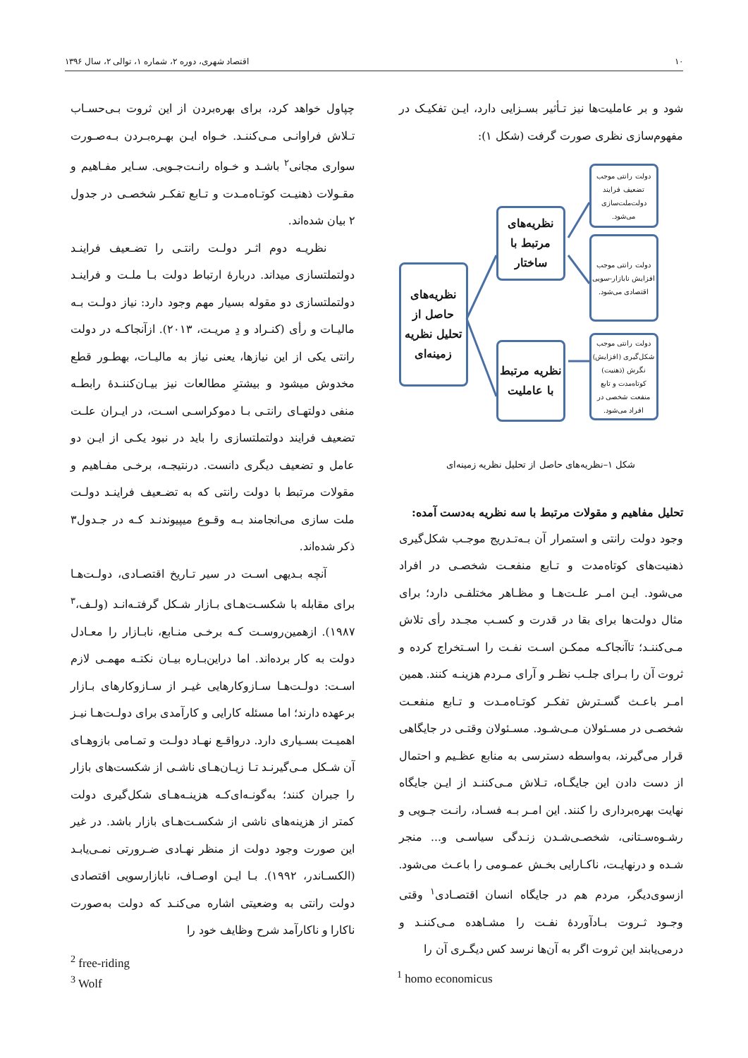۱۰ اقتصاد شهری، دوره ۲، شماره ۱، توالی ۲، سال ۱۳۹۶
شود و بر عاملیت‌ها نیز تـأثیر بسـزایی دارد، ایـن تفکیـک در مفهوم‌سازی نظری صورت گرفت (شکل ۱):
نظریه‌های حاصل از تحلیل نظریه زمینه‌ای
نظریه‌های مرتبط با ساختار
نظریه مرتبط با عاملیت
دولت رانتی موجب تضعیف فرایند دولت‌ملت‌سازی می‌شود.
دولت رانتی موجب افزایش نابازار–سویی اقتصادی می‌شود.
دولت رانتی موجب شکل‌گیری (افزایش) نگرش (ذهنیت) کوتاه‌مدت و تابع منفعت شخصی در افراد می‌شود.
شکل ۱–نظریه‌های حاصل از تحلیل نظریه زمینه‌ای
تحلیل مفاهیم و مقولات مرتبط با سه نظریه به‌دست آمده:
وجود دولت رانتی و استمرار آن بـه‌تـدریج موجـب شکل‌گیری ذهنیت‌های کوتاه‌مدت و تـابع منفعـت شخصـی در افراد می‌شود. ایـن امـر علـت‌هـا و مظـاهر مختلفـی دارد؛ برای مثال دولت‌ها برای بقا در قدرت و کسـب مجـدد رأی تلاش مـی‌کننـد؛ تاآنجاکـه ممکـن اسـت نفـت را اسـتخراج کرده و ثروت آن را بـرای جلـب نظـر و آرای مـردم هزینـه کنند. همین امـر باعـث گسـترش تفکـر کوتـاه‌مـدت و تـابع منفعـت شخصـی در مسـئولان مـی‌شـود. مسـئولان وقتـی در جایگاهی قرار می‌گیرند، به‌واسطه دسترسی به منابع عظـیم و احتمال از دست دادن این جایگـاه، تـلاش مـی‌کننـد از ایـن جایگاه نهایت بهره‌برداری را کنند. این امـر بـه فسـاد، رانـت جـویی و رشـوه‌سـتانی، شخصـی‌شـدن زنـدگی سیاسـی و... منجر شـده و درنهایـت، ناکـارایی بخـش عمـومی را باعـث می‌شود. ازسوی‌دیگر، مردم هم در جایگاه انسان اقتصـادی<sup>۱</sup> وقتی وجـود ثـروت بـادآوردهٔ نفـت را مشـاهده مـی‌کننـد و درمی‌یابند این ثروت اگر به آن‌ها نرسد کس دیگـری آن را
چپاول خواهد کرد، برای بهره‌بردن از این ثروت بـی‌حسـاب تـلاش فراوانـی مـی‌کننـد. خـواه ایـن بهـره‌بـردن بـه‌صـورت سواری مجانی<sup>۲</sup> باشـد و خـواه رانـت‌جـویی. سـایر مفـاهیم و مقـولات ذهنیـت کوتـاه‌مـدت و تـابع تفکـر شخصـی در جدول ۲ بیان شده‌اند.
نظریـه دوم اثـر دولـت رانتـی را تضـعیف فراینـد دولتملتسازی میداند. دربارهٔ ارتباط دولت بـا ملـت و فراینـد دولتملتسازی دو مقوله بسیار مهم وجود دارد: نیاز دولـت بـه مالیـات و رأی (کنـراد و دِ مریـت، ۲۰۱۳). ازآنجاکـه در دولت رانتی یکی از این نیازها، یعنی نیاز به مالیـات، بهطـور قطع مخدوش میشود و بیشترِ مطالعات نیز بیـان‌کننـدهٔ رابطـه منفی دولتهـای رانتـی بـا دموکراسـی اسـت، در ایـران علـت تضعیف فرایند دولتملتسازی را باید در نبود یکـی از ایـن دو عامل و تضعیف دیگری دانست. درنتیجـه، برخـی مفـاهیم و مقولات مرتبط با دولت رانتی که به تضـعیف فراینـد دولـت ملت سازی می‌انجامند بـه وقـوع میپیوندنـد کـه در جـدول۳ ذکر شده‌اند.
آنچه بـدیهی اسـت در سیر تـاریخ اقتصـادی، دولـت‌هـا برای مقابله با شکسـت‌هـای بـازار شـکل گرفتـه‌انـد (ولـف،<sup>۳</sup> ۱۹۸۷). ازهمین‌روسـت کـه برخـی منـابع، نابـازار را معـادل دولت به کار برده‌اند. اما دراین‌بـاره بیـان نکتـه مهمـی لازم اسـت: دولـت‌هـا سـازوکارهایی غیـر از سـازوکارهای بـازار برعهده دارند؛ اما مسئله کارایی و کارآمدی برای دولـت‌هـا نیـز اهمیـت بسـیاری دارد. درواقـع نهـاد دولـت و تمـامی بازوهـای آن شـکل مـی‌گیرنـد تـا زیـان‌هـای ناشـی از شکست‌های بازار را جبران کنند؛ به‌گونـه‌ای‌کـه هزینـه‌هـای شکل‌گیری دولت کمتر از هزینه‌های ناشی از شکسـت‌هـای بازار باشد. در غیر این صورت وجود دولت از منظر نهـادی ضـرورتی نمـی‌یابـد (الکسـاندر، ۱۹۹۲). بـا ایـن اوصـاف، نابازارسویی اقتصادی دولت رانتی به وضعیتی اشاره می‌کنـد که دولت به‌صورت ناکارا و ناکارآمد شرح وظایف خود را
<sup>1</sup> homo economicus
<sup>2</sup> free-riding
<sup>3</sup> Wolf